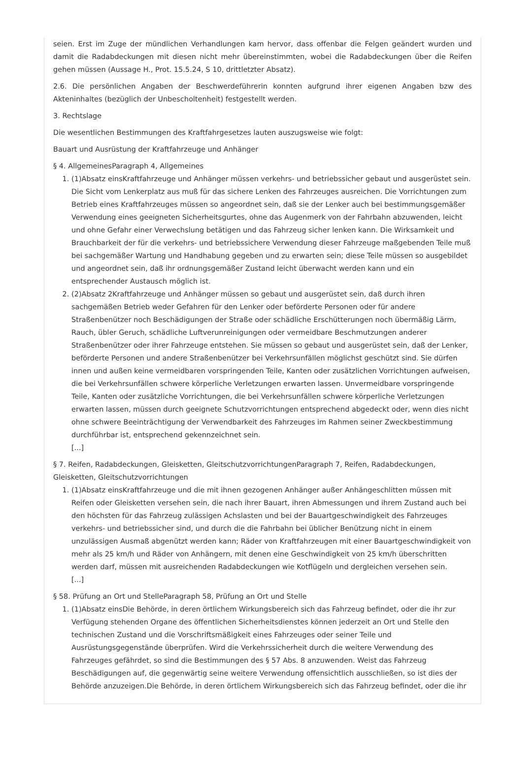seien. Erst im Zuge der mündlichen Verhandlungen kam hervor, dass offenbar die Felgen geändert wurden und damit die Radabdeckungen mit diesen nicht mehr übereinstimmten, wobei die Radabdeckungen über die Reifen gehen müssen (Aussage H., Prot. 15.5.24, S 10, drittletzter Absatz).
2.6. Die persönlichen Angaben der Beschwerdeführerin konnten aufgrund ihrer eigenen Angaben bzw des Akteninhaltes (bezüglich der Unbescholtenheit) festgestellt werden.
3. Rechtslage
Die wesentlichen Bestimmungen des Kraftfahrgesetzes lauten auszugsweise wie folgt:
Bauart und Ausrüstung der Kraftfahrzeuge und Anhänger
§ 4. AllgemeinesParagraph 4, Allgemeines
1. (1)Absatz einsKraftfahrzeuge und Anhänger müssen verkehrs- und betriebssicher gebaut und ausgerüstet sein. Die Sicht vom Lenkerplatz aus muß für das sichere Lenken des Fahrzeuges ausreichen. Die Vorrichtungen zum Betrieb eines Kraftfahrzeuges müssen so angeordnet sein, daß sie der Lenker auch bei bestimmungsgemäßer Verwendung eines geeigneten Sicherheitsgurtes, ohne das Augenmerk von der Fahrbahn abzuwenden, leicht und ohne Gefahr einer Verwechslung betätigen und das Fahrzeug sicher lenken kann. Die Wirksamkeit und Brauchbarkeit der für die verkehrs- und betriebssichere Verwendung dieser Fahrzeuge maßgebenden Teile muß bei sachgemäßer Wartung und Handhabung gegeben und zu erwarten sein; diese Teile müssen so ausgebildet und angeordnet sein, daß ihr ordnungsgemäßer Zustand leicht überwacht werden kann und ein entsprechender Austausch möglich ist.
2. (2)Absatz 2Kraftfahrzeuge und Anhänger müssen so gebaut und ausgerüstet sein, daß durch ihren sachgemäßen Betrieb weder Gefahren für den Lenker oder beförderte Personen oder für andere Straßenbenützer noch Beschädigungen der Straße oder schädliche Erschütterungen noch übermäßig Lärm, Rauch, übler Geruch, schädliche Luftverunreinigungen oder vermeidbare Beschmutzungen anderer Straßenbenützer oder ihrer Fahrzeuge entstehen. Sie müssen so gebaut und ausgerüstet sein, daß der Lenker, beförderte Personen und andere Straßenbenützer bei Verkehrsunfällen möglichst geschützt sind. Sie dürfen innen und außen keine vermeidbaren vorspringenden Teile, Kanten oder zusätzlichen Vorrichtungen aufweisen, die bei Verkehrsunfällen schwere körperliche Verletzungen erwarten lassen. Unvermeidbare vorspringende Teile, Kanten oder zusätzliche Vorrichtungen, die bei Verkehrsunfällen schwere körperliche Verletzungen erwarten lassen, müssen durch geeignete Schutzvorrichtungen entsprechend abgedeckt oder, wenn dies nicht ohne schwere Beeinträchtigung der Verwendbarkeit des Fahrzeuges im Rahmen seiner Zweckbestimmung durchführbar ist, entsprechend gekennzeichnet sein.
[...]
§ 7. Reifen, Radabdeckungen, Gleisketten, GleitschutzvorrichtungenParagraph 7, Reifen, Radabdeckungen, Gleisketten, Gleitschutzvorrichtungen
1. (1)Absatz einsKraftfahrzeuge und die mit ihnen gezogenen Anhänger außer Anhängeschlitten müssen mit Reifen oder Gleisketten versehen sein, die nach ihrer Bauart, ihren Abmessungen und ihrem Zustand auch bei den höchsten für das Fahrzeug zulässigen Achslasten und bei der Bauartgeschwindigkeit des Fahrzeuges verkehrs- und betriebssicher sind, und durch die die Fahrbahn bei üblicher Benützung nicht in einem unzulässigen Ausmaß abgenützt werden kann; Räder von Kraftfahrzeugen mit einer Bauartgeschwindigkeit von mehr als 25 km/h und Räder von Anhängern, mit denen eine Geschwindigkeit von 25 km/h überschritten werden darf, müssen mit ausreichenden Radabdeckungen wie Kotflügeln und dergleichen versehen sein.
[...]
§ 58. Prüfung an Ort und StelleParagraph 58, Prüfung an Ort und Stelle
1. (1)Absatz einsDie Behörde, in deren örtlichem Wirkungsbereich sich das Fahrzeug befindet, oder die ihr zur Verfügung stehenden Organe des öffentlichen Sicherheitsdienstes können jederzeit an Ort und Stelle den technischen Zustand und die Vorschriftsmäßigkeit eines Fahrzeuges oder seiner Teile und Ausrüstungsgegenstände überprüfen. Wird die Verkehrssicherheit durch die weitere Verwendung des Fahrzeuges gefährdet, so sind die Bestimmungen des § 57 Abs. 8 anzuwenden. Weist das Fahrzeug Beschädigungen auf, die gegenwärtig seine weitere Verwendung offensichtlich ausschließen, so ist dies der Behörde anzuzeigen.Die Behörde, in deren örtlichem Wirkungsbereich sich das Fahrzeug befindet, oder die ihr